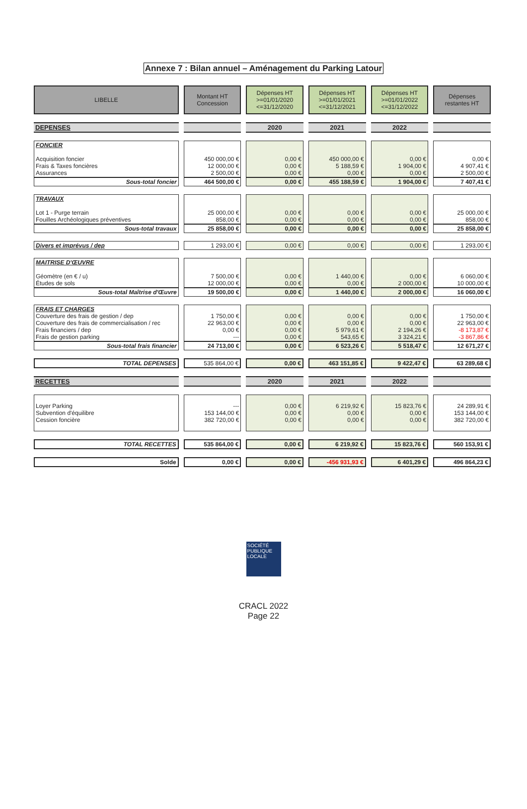Annexe 7 : Bilan annuel – Aménagement du Parking Latour
| LIBELLE | Montant HT Concession | Dépenses HT >=01/01/2020 <=31/12/2020 | Dépenses HT >=01/01/2021 <=31/12/2021 | Dépenses HT >=01/01/2022 <=31/12/2022 | Dépenses restantes HT |
| --- | --- | --- | --- | --- | --- |
| DEPENSES | | 2020 | 2021 | 2022 | |
| FONCIER Acquisition foncier Frais & Taxes foncières Assurances | 450 000,00 € 12 000,00 € 2 500,00 € | 0,00 € 0,00 € 0,00 € | 450 000,00 € 5 188,59 € 0,00 € | 0,00 € 1 904,00 € 0,00 € | 0,00 € 4 907,41 € 2 500,00 € |
| Sous-total foncier | 464 500,00 € | 0,00 € | 455 188,59 € | 1 904,00 € | 7 407,41 € |
| TRAVAUX Lot 1 - Purge terrain Fouilles Archéologiques préventives | 25 000,00 € 858,00 € | 0,00 € 0,00 € | 0,00 € 0,00 € | 0,00 € 0,00 € | 25 000,00 € 858,00 € |
| Sous-total travaux | 25 858,00 € | 0,00 € | 0,00 € | 0,00 € | 25 858,00 € |
| Divers et imprévus / dep | 1 293,00 € | 0,00 € | 0,00 € | 0,00 € | 1 293,00 € |
| MAITRISE D'ŒUVRE Géomètre (en € / u) Études de sols | 7 500,00 € 12 000,00 € | 0,00 € 0,00 € | 1 440,00 € 0,00 € | 0,00 € 2 000,00 € | 6 060,00 € 10 000,00 € |
| Sous-total Maîtrise d'Œuvre | 19 500,00 € | 0,00 € | 1 440,00 € | 2 000,00 € | 16 060,00 € |
| FRAIS ET CHARGES Couverture des frais de gestion / dep Couverture des frais de commercialisation / rec Frais financiers / dep Frais de gestion parking | 1 750,00 € 22 963,00 € 0,00 € --- | 0,00 € 0,00 € 0,00 € 0,00 € | 0,00 € 0,00 € 5 979,61 € 543,65 € | 0,00 € 0,00 € 2 194,26 € 3 324,21 € | 1 750,00 € 22 963,00 € -8 173,87 € -3 867,86 € |
| Sous-total frais financier | 24 713,00 € | 0,00 € | 6 523,26 € | 5 518,47 € | 12 671,27 € |
| TOTAL DEPENSES | 535 864,00 € | 0,00 € | 463 151,85 € | 9 422,47 € | 63 289,68 € |
| RECETTES | | 2020 | 2021 | 2022 | |
| Loyer Parking Subvention d'équilibre Cession foncière | --- 153 144,00 € 382 720,00 € | 0,00 € 0,00 € 0,00 € | 6 219,92 € 0,00 € 0,00 € | 15 823,76 € 0,00 € 0,00 € | 24 289,91 € 153 144,00 € 382 720,00 € |
| TOTAL RECETTES | 535 864,00 € | 0,00 € | 6 219,92 € | 15 823,76 € | 560 153,91 € |
| Solde | 0,00 € | 0,00 € | -456 931,93 € | 6 401,29 € | 496 864,23 € |
SOCIÉTÉ
PUBLIQUE
LOCALE
CRACL 2022
Page 22